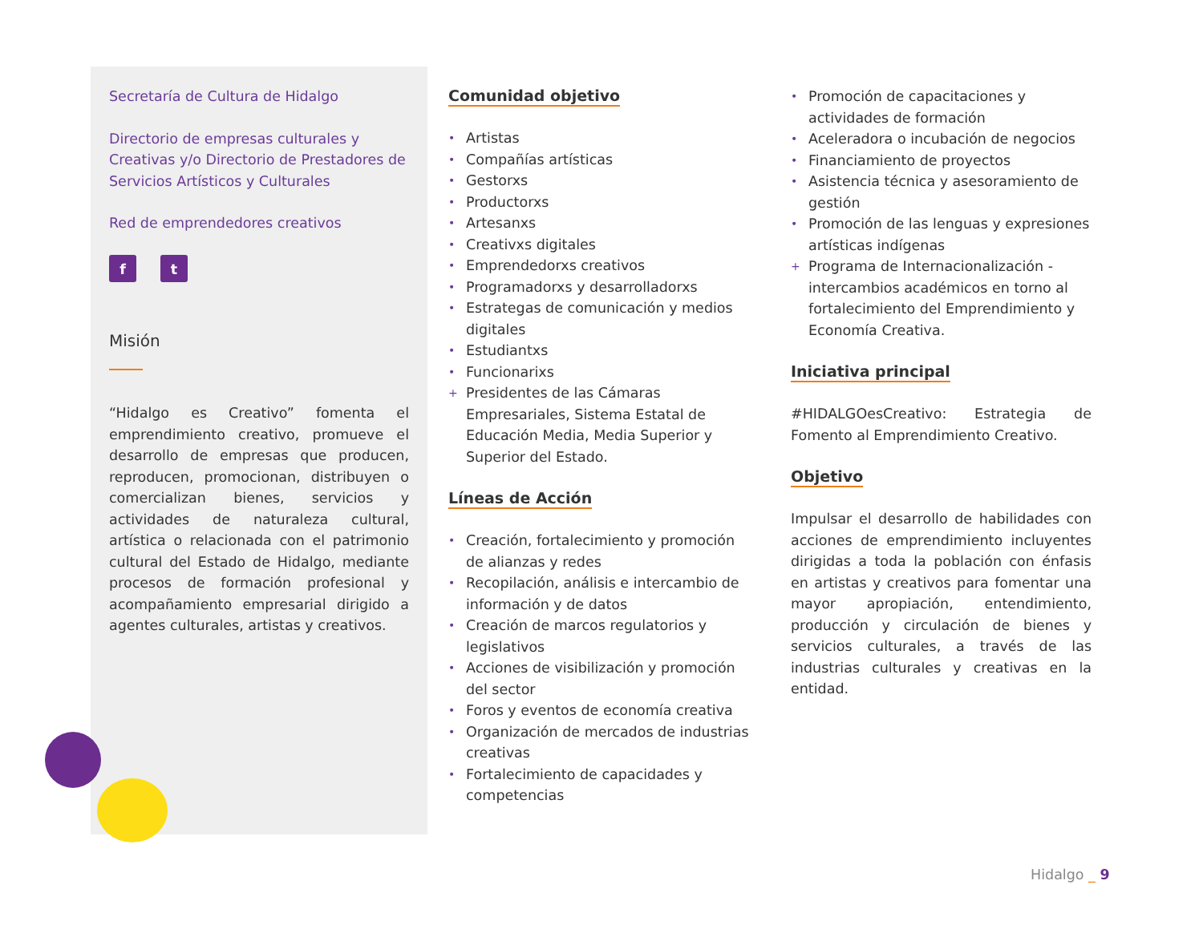Secretaría de Cultura de Hidalgo
Directorio de empresas culturales y Creativas y/o Directorio de Prestadores de Servicios Artísticos y Culturales
Red de emprendedores creativos
f t
Misión
“Hidalgo es Creativo” fomenta el emprendimiento creativo, promueve el desarrollo de empresas que producen, reproducen, promocionan, distribuyen o comercializan bienes, servicios y actividades de naturaleza cultural, artística o relacionada con el patrimonio cultural del Estado de Hidalgo, mediante procesos de formación profesional y acompañamiento empresarial dirigido a agentes culturales, artistas y creativos.
Comunidad objetivo
• Artistas
• Compañías artísticas
• Gestorxs
• Productorxs
• Artesanxs
• Creativxs digitales
• Emprendedorxs creativos
• Programadorxs y desarrolladorxs
• Estrategas de comunicación y medios digitales
• Estudiantxs
• Funcionarixs
+ Presidentes de las Cámaras Empresariales, Sistema Estatal de Educación Media, Media Superior y Superior del Estado.
Líneas de Acción
• Creación, fortalecimiento y promoción de alianzas y redes
• Recopilación, análisis e intercambio de información y de datos
• Creación de marcos regulatorios y legislativos
• Acciones de visibilización y promoción del sector
• Foros y eventos de economía creativa
• Organización de mercados de industrias creativas
• Fortalecimiento de capacidades y competencias
• Promoción de capacitaciones y actividades de formación
• Aceleradora o incubación de negocios
• Financiamiento de proyectos
• Asistencia técnica y asesoramiento de gestión
• Promoción de las lenguas y expresiones artísticas indígenas
+ Programa de Internacionalización - intercambios académicos en torno al fortalecimiento del Emprendimiento y Economía Creativa.
Iniciativa principal
#HIDALGOesCreativo: Estrategia de Fomento al Emprendimiento Creativo.
Objetivo
Impulsar el desarrollo de habilidades con acciones de emprendimiento incluyentes dirigidas a toda la población con énfasis en artistas y creativos para fomentar una mayor apropiación, entendimiento, producción y circulación de bienes y servicios culturales, a través de las industrias culturales y creativas en la entidad.
Hidalgo _ 9